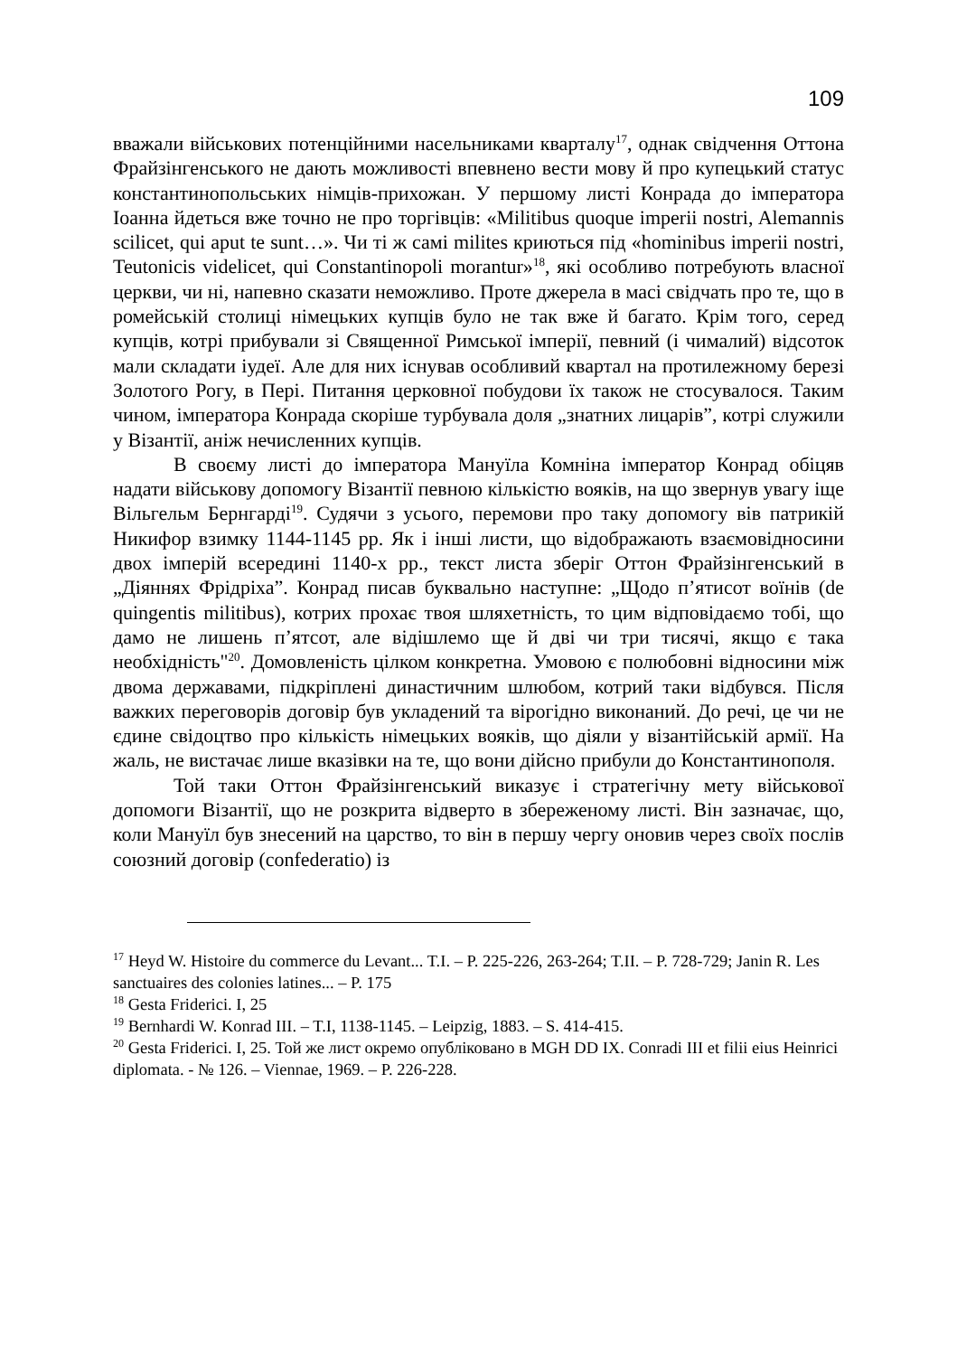109
вважали військових потенційними насельниками кварталу<sup>17</sup>, однак свідчення Оттона Фрайзінгенського не дають можливості впевнено вести мову й про купецький статус константинопольських німців-прихожан. У першому листі Конрада до імператора Іоанна йдеться вже точно не про торгівців: «Militibus quoque imperii nostri, Alemannis scilicet, qui aput te sunt…». Чи ті ж самі milites криються під «hominibus imperii nostri, Teutonicis videlicet, qui Constantinopoli morantur»<sup>18</sup>, які особливо потребують власної церкви, чи ні, напевно сказати неможливо. Проте джерела в масі свідчать про те, що в ромейській столиці німецьких купців було не так вже й багато. Крім того, серед купців, котрі прибували зі Священної Римської імперії, певний (і чималий) відсоток мали складати іудеї. Але для них існував особливий квартал на протилежному березі Золотого Рогу, в Пері. Питання церковної побудови їх також не стосувалося. Таким чином, імператора Конрада скоріше турбувала доля „знатних лицарів”, котрі служили у Візантії, аніж нечисленних купців.
В своєму листі до імператора Мануїла Комніна імператор Конрад обіцяв надати військову допомогу Візантії певною кількістю вояків, на що звернув увагу іще Вільгельм Бернгарді<sup>19</sup>. Судячи з усього, перемови про таку допомогу вів патрикій Никифор взимку 1144-1145 рр. Як і інші листи, що відображають взаємовідносини двох імперій всередині 1140-х рр., текст листа зберіг Оттон Фрайзінгенський в „Діяннях Фрідріха”. Конрад писав буквально наступне: „Щодо п’ятисот воїнів (de quingentis militibus), котрих прохає твоя шляхетність, то цим відповідаємо тобі, що дамо не лишень п’ятсот, але відішлемо ще й дві чи три тисячі, якщо є така необхідність"<sup>20</sup>. Домовленість цілком конкретна. Умовою є полюбовні відносини між двома державами, підкріплені династичним шлюбом, котрий таки відбувся. Після важких переговорів договір був укладений та вірогідно виконаний. До речі, це чи не єдине свідоцтво про кількість німецьких вояків, що діяли у візантійській армії. На жаль, не вистачає лише вказівки на те, що вони дійсно прибули до Константинополя.
Той таки Оттон Фрайзінгенський виказує і стратегічну мету військової допомоги Візантії, що не розкрита відверто в збереженому листі. Він зазначає, що, коли Мануїл був знесений на царство, то він в першу чергу оновив через своїх послів союзний договір (confederatio) із
<sup>17</sup> Heyd W. Histoire du commerce du Levant... T.I. – P. 225-226, 263-264; T.II. – P. 728-729; Janin R. Les sanctuaires des colonies latines... – P. 175
<sup>18</sup> Gesta Friderici. I, 25
<sup>19</sup> Bernhardi W. Konrad III. – T.I, 1138-1145. – Leipzig, 1883. – S. 414-415.
<sup>20</sup> Gesta Friderici. I, 25. Той же лист окремо опубліковано в MGH DD IX. Conradi III et filii eius Heinrici diplomata. - № 126. – Viennae, 1969. – P. 226-228.